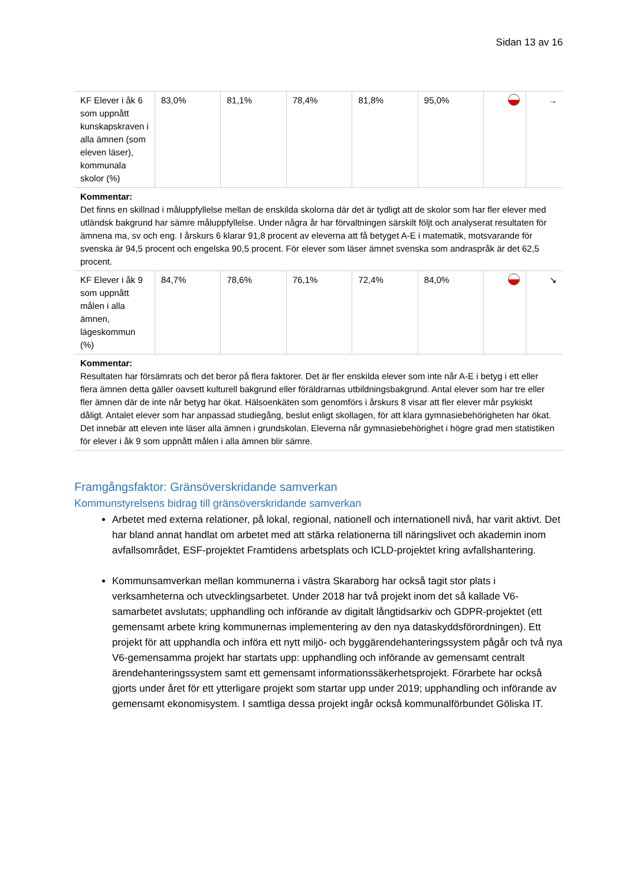Sidan 13 av 16
| KF Elever i åk 6 som uppnått kunskapskraven i alla ämnen (som eleven läser), kommunala skolor (%) | 83,0% | 81,1% | 78,4% | 81,8% | 95,0% | | → |
| Kommentar: Det finns en skillnad i måluppfyllelse mellan de enskilda skolorna där det är tydligt att de skolor som har fler elever med utländsk bakgrund har sämre måluppfyllelse. Under några år har förvaltningen särskilt följt och analyserat resultaten för ämnena ma, sv och eng. I årskurs 6 klarar 91,8 procent av eleverna att få betyget A-E i matematik, motsvarande för svenska är 94,5 procent och engelska 90,5 procent. För elever som läser ämnet svenska som andraspråk är det 62,5 procent. | | | | | | | |
| KF Elever i åk 9 som uppnått målen i alla ämnen, lägeskommun (%) | 84,7% | 78,6% | 76,1% | 72,4% | 84,0% | | ↘ |
| Kommentar: Resultaten har försämrats och det beror på flera faktorer. Det är fler enskilda elever som inte når A-E i betyg i ett eller flera ämnen detta gäller oavsett kulturell bakgrund eller föräldrarnas utbildningsbakgrund. Antal elever som har tre eller fler ämnen där de inte når betyg har ökat. Hälsoenkäten som genomförs i årskurs 8 visar att fler elever mår psykiskt dåligt. Antalet elever som har anpassad studiegång, beslut enligt skollagen, för att klara gymnasiebehörigheten har ökat. Det innebär att eleven inte läser alla ämnen i grundskolan. Eleverna når gymnasiebehörighet i högre grad men statistiken för elever i åk 9 som uppnått målen i alla ämnen blir sämre. | | | | | | | |
Framgångsfaktor: Gränsöverskridande samverkan
Kommunstyrelsens bidrag till gränsöverskridande samverkan
Arbetet med externa relationer, på lokal, regional, nationell och internationell nivå, har varit aktivt. Det har bland annat handlat om arbetet med att stärka relationerna till näringslivet och akademin inom avfallsområdet, ESF-projektet Framtidens arbetsplats och ICLD-projektet kring avfallshantering.
Kommunsamverkan mellan kommunerna i västra Skaraborg har också tagit stor plats i verksamheterna och utvecklingsarbetet. Under 2018 har två projekt inom det så kallade V6-samarbetet avslutats; upphandling och införande av digitalt långtidsarkiv och GDPR-projektet (ett gemensamt arbete kring kommunernas implementering av den nya dataskyddsförordningen). Ett projekt för att upphandla och införa ett nytt miljö- och byggärendehanteringssystem pågår och två nya V6-gemensamma projekt har startats upp: upphandling och införande av gemensamt centralt ärendehanteringssystem samt ett gemensamt informationssäkerhetsprojekt. Förarbete har också gjorts under året för ett ytterligare projekt som startar upp under 2019; upphandling och införande av gemensamt ekonomisystem. I samtliga dessa projekt ingår också kommunalförbundet Göliska IT.